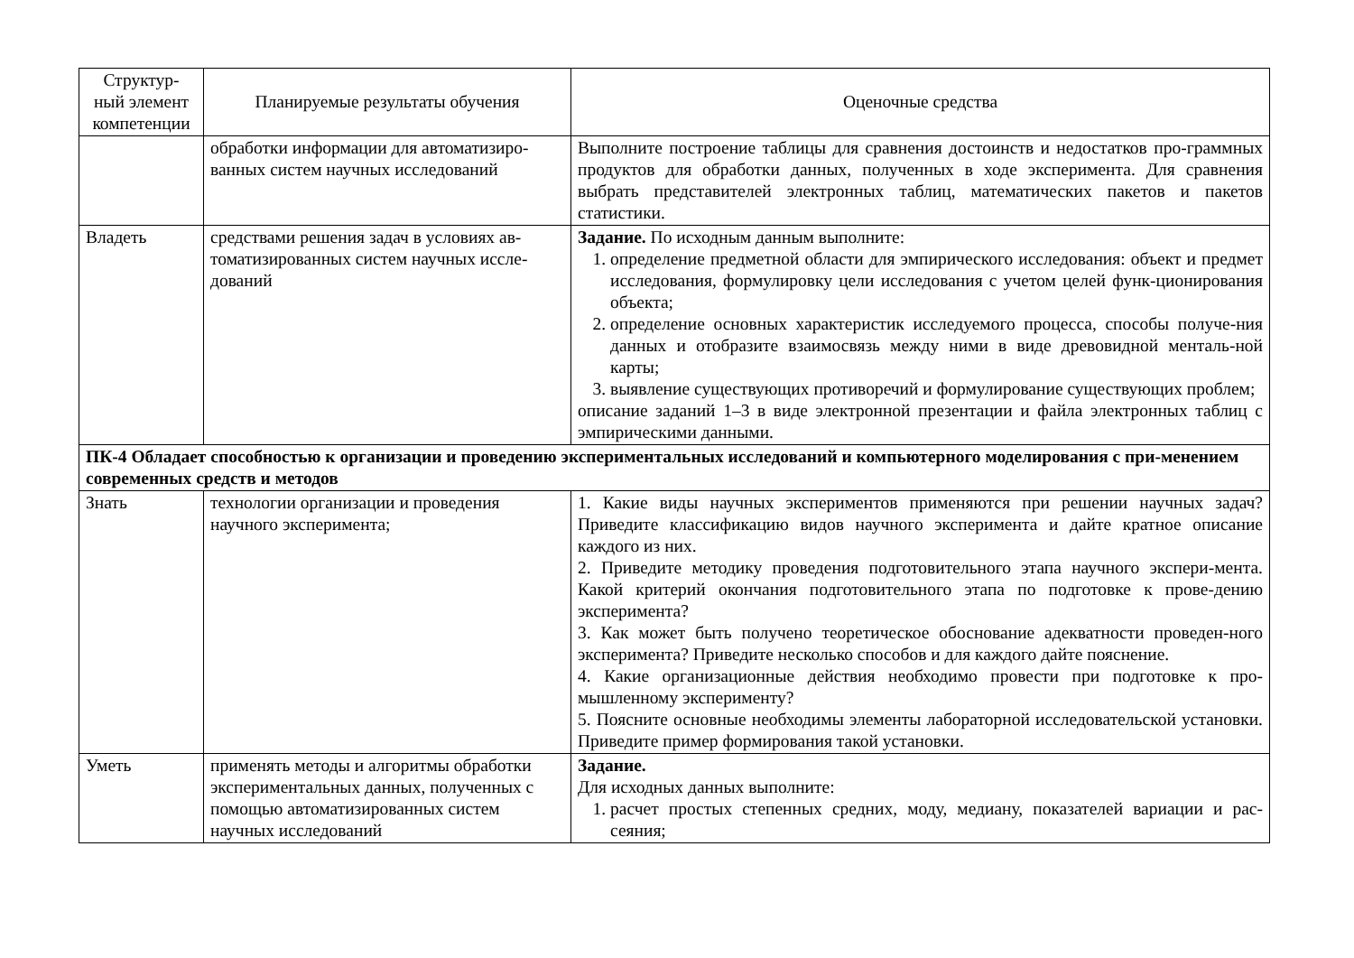| Структур- ный элемент компетенции | Планируемые результаты обучения | Оценочные средства |
| --- | --- | --- |
| | обработки информации для автоматизиро-ванных систем научных исследований | Выполните построение таблицы для сравнения достоинств и недостатков про-граммных продуктов для обработки данных, полученных в ходе эксперимента. Для сравнения выбрать представителей электронных таблиц, математических пакетов и пакетов статистики. |
| Владеть | средствами решения задач в условиях ав-томатизированных систем научных иссле-дований | Задание. По исходным данным выполните: 1. определение предметной области для эмпирического исследования: объект и предмет исследования, формулировку цели исследования с учетом целей функ-ционирования объекта; 2. определение основных характеристик исследуемого процесса, способы получе-ния данных и отобразите взаимосвязь между ними в виде древовидной менталь-ной карты; 3. выявление существующих противоречий и формулирование существующих проблем; описание заданий 1–3 в виде электронной презентации и файла электронных таблиц с эмпирическими данными. |
| ПК-4 Обладает способностью к организации и проведению экспериментальных исследований и компьютерного моделирования с при-менением современных средств и методов | | |
| Знать | технологии организации и проведения научного эксперимента; | 1. Какие виды научных экспериментов применяются при решении научных задач? Приведите классификацию видов научного эксперимента и дайте кратное описание каждого из них. 2. Приведите методику проведения подготовительного этапа научного экспери-мента. Какой критерий окончания подготовительного этапа по подготовке к прове-дению эксперимента? 3. Как может быть получено теоретическое обоснование адекватности проведен-ного эксперимента? Приведите несколько способов и для каждого дайте пояснение. 4. Какие организационные действия необходимо провести при подготовке к про-мышленному эксперименту? 5. Поясните основные необходимы элементы лабораторной исследовательской установки. Приведите пример формирования такой установки. |
| Уметь | применять методы и алгоритмы обработки экспериментальных данных, полученных с помощью автоматизированных систем научных исследований | Задание. Для исходных данных выполните: 1. расчет простых степенных средних, моду, медиану, показателей вариации и рас-сеяния; |